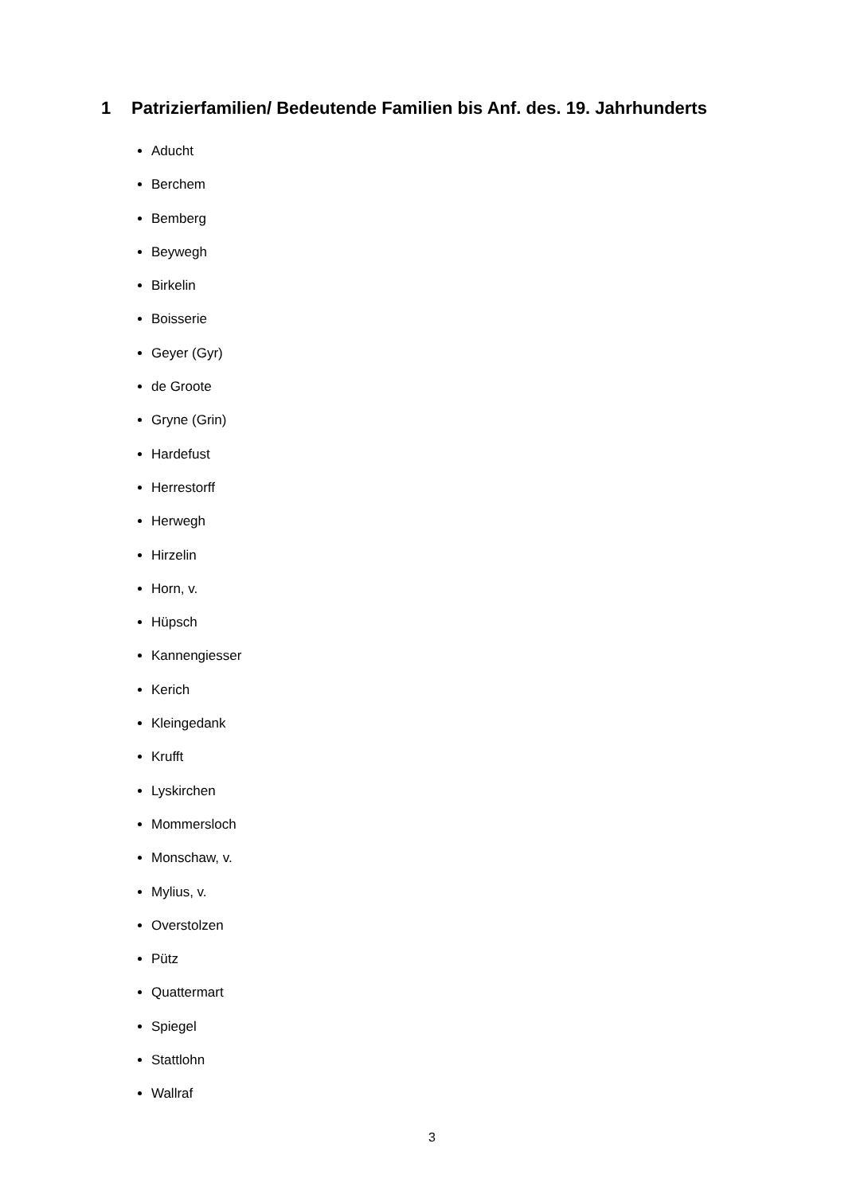1 Patrizierfamilien/ Bedeutende Familien bis Anf. des. 19. Jahrhunderts
Aducht
Berchem
Bemberg
Beywegh
Birkelin
Boisserie
Geyer (Gyr)
de Groote
Gryne (Grin)
Hardefust
Herrestorff
Herwegh
Hirzelin
Horn, v.
Hüpsch
Kannengiesser
Kerich
Kleingedank
Krufft
Lyskirchen
Mommersloch
Monschaw, v.
Mylius, v.
Overstolzen
Pütz
Quattermart
Spiegel
Stattlohn
Wallraf
3